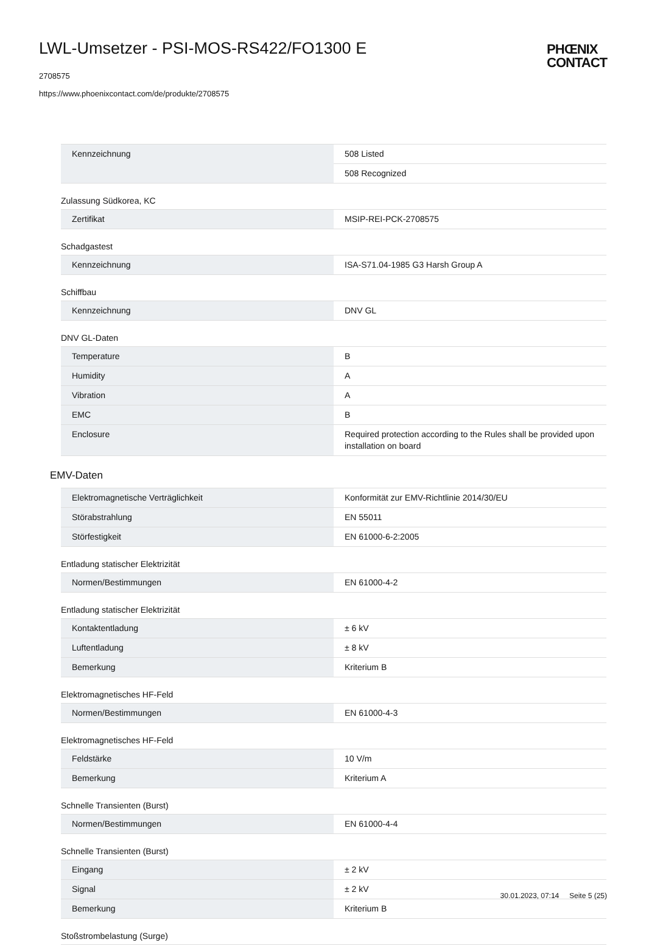LWL-Umsetzer - PSI-MOS-RS422/FO1300 E
2708575
https://www.phoenixcontact.com/de/produkte/2708575
PHŒNIX
CONTACT
| Kennzeichnung | 508 Listed |
| | 508 Recognized |
Zulassung Südkorea, KC
| Zertifikat | MSIP-REI-PCK-2708575 |
Schadgastest
| Kennzeichnung | ISA-S71.04-1985 G3 Harsh Group A |
Schiffbau
| Kennzeichnung | DNV GL |
DNV GL-Daten
| Temperature | B |
| Humidity | A |
| Vibration | A |
| EMC | B |
| Enclosure | Required protection according to the Rules shall be provided upon installation on board |
EMV-Daten
| Elektromagnetische Verträglichkeit | Konformität zur EMV-Richtlinie 2014/30/EU |
| Störabstrahlung | EN 55011 |
| Störfestigkeit | EN 61000-6-2:2005 |
Entladung statischer Elektrizität
| Normen/Bestimmungen | EN 61000-4-2 |
Entladung statischer Elektrizität
| Kontaktentladung | ± 6 kV |
| Luftentladung | ± 8 kV |
| Bemerkung | Kriterium B |
Elektromagnetisches HF-Feld
| Normen/Bestimmungen | EN 61000-4-3 |
Elektromagnetisches HF-Feld
| Feldstärke | 10 V/m |
| Bemerkung | Kriterium A |
Schnelle Transienten (Burst)
| Normen/Bestimmungen | EN 61000-4-4 |
Schnelle Transienten (Burst)
| Eingang | ± 2 kV |
| Signal | ± 2 kV |
| Bemerkung | Kriterium B |
Stoßstrombelastung (Surge)
30.01.2023, 07:14 Seite 5 (25)